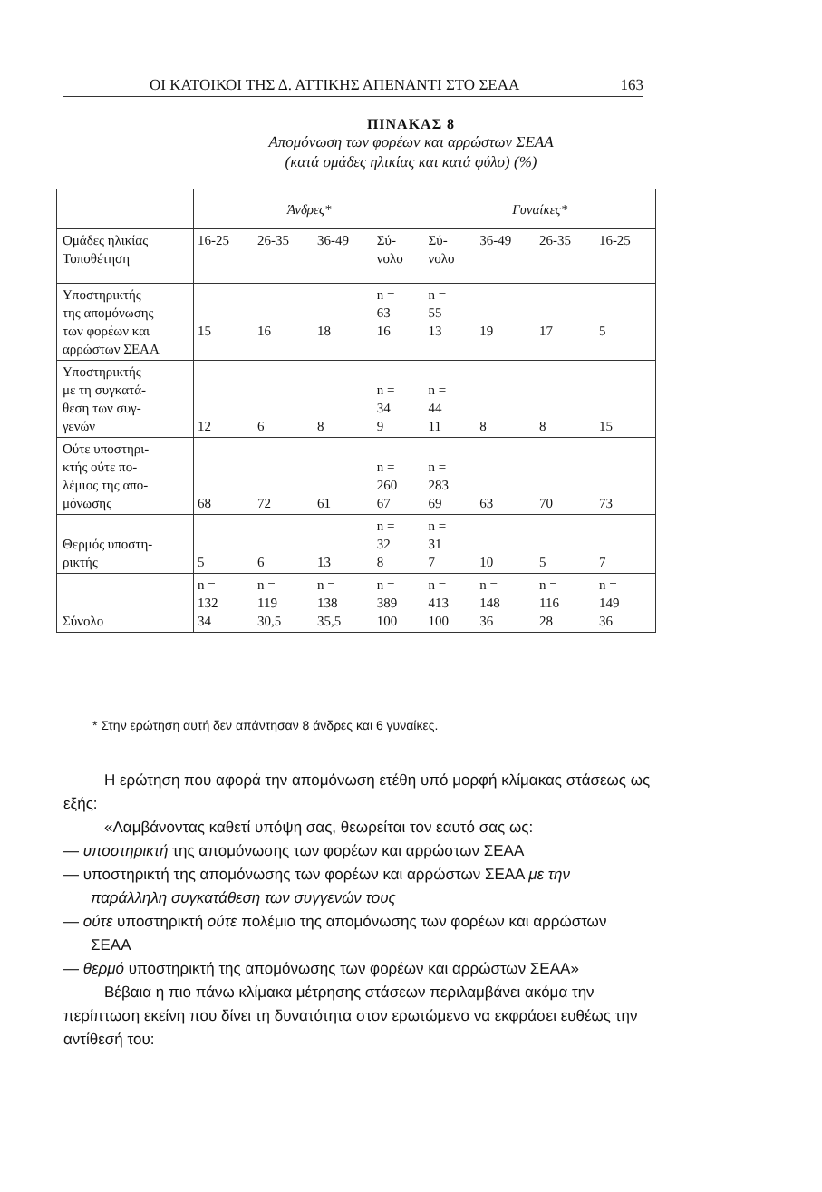ΟΙ ΚΑΤΟΙΚΟΙ ΤΗΣ Δ. ΑΤΤΙΚΗΣ ΑΠΕΝΑΝΤΙ ΣΤΟ ΣΕΑΑ 163
ΠΙΝΑΚΑΣ 8
Απομόνωση των φορέων και αρρώστων ΣΕΑΑ
(κατά ομάδες ηλικίας και κατά φύλο) (%)
| | Άνδρες* | | | | Γυναίκες* | | | |
| Ομάδες ηλικίας Τοποθέτηση | 16-25 | 26-35 | 36-49 | Σύ- νολο | Σύ- νολο | 36-49 | 26-35 | 16-25 |
| Υποστηρικτής της απομόνωσης των φορέων και αρρώστων ΣΕΑΑ | 15 | 16 | 18 | n = 63 16 | n = 55 13 | 19 | 17 | 5 |
| Υποστηρικτής με τη συγκατά- θεση των συγ- γενών | 12 | 6 | 8 | n = 34 9 | n = 44 11 | 8 | 8 | 15 |
| Ούτε υποστηρι- κτής ούτε πο- λέμιος της απο- μόνωσης | 68 | 72 | 61 | n = 260 67 | n = 283 69 | 63 | 70 | 73 |
| Θερμός υποστη- ρικτής | 5 | 6 | 13 | n = 32 8 | n = 31 7 | 10 | 5 | 7 |
| Σύνολο | n = 132 34 | n = 119 30,5 | n = 138 35,5 | n = 389 100 | n = 413 100 | n = 148 36 | n = 116 28 | n = 149 36 |
* Στην ερώτηση αυτή δεν απάντησαν 8 άνδρες και 6 γυναίκες.
Η ερώτηση που αφορά την απομόνωση ετέθη υπό μορφή κλίμακας στάσεως ως εξής:
«Λαμβάνοντας καθετί υπόψη σας, θεωρείται τον εαυτό σας ως:
— υποστηρικτή της απομόνωσης των φορέων και αρρώστων ΣΕΑΑ
— υποστηρικτή της απομόνωσης των φορέων και αρρώστων ΣΕΑΑ με την παράλληλη συγκατάθεση των συγγενών τους
— ούτε υποστηρικτή ούτε πολέμιο της απομόνωσης των φορέων και αρρώστων ΣΕΑΑ
— θερμό υποστηρικτή της απομόνωσης των φορέων και αρρώστων ΣΕΑΑ»
Βέβαια η πιο πάνω κλίμακα μέτρησης στάσεων περιλαμβάνει ακόμα την περίπτωση εκείνη που δίνει τη δυνατότητα στον ερωτώμενο να εκφράσει ευθέως την αντίθεσή του: